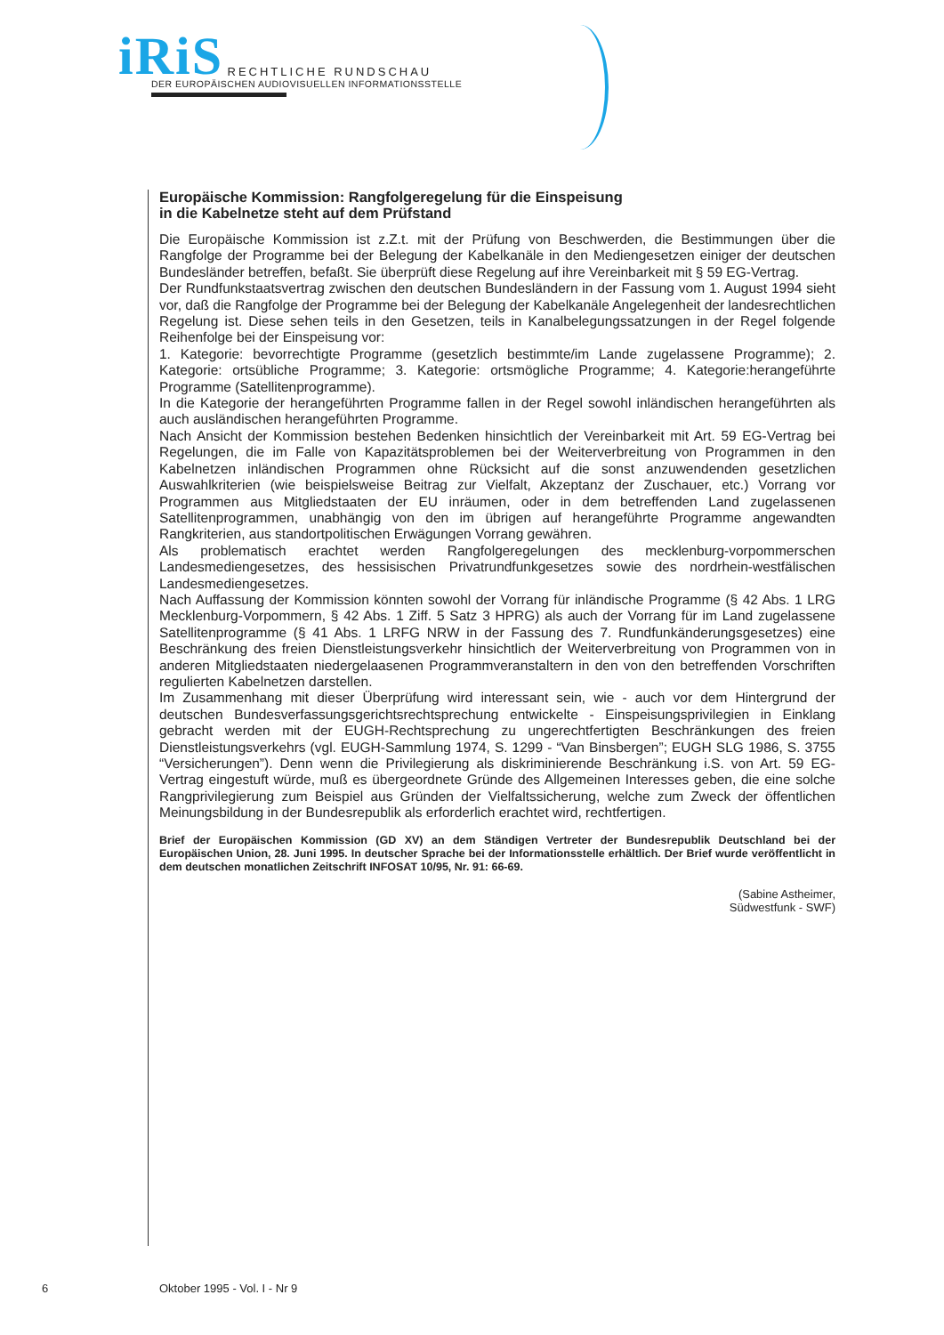iRiS RECHTLICHE RUNDSCHAU
DER EUROPÄISCHEN AUDIOVISUELLEN INFORMATIONSSTELLE
Europäische Kommission: Rangfolgeregelung für die Einspeisung
in die Kabelnetze steht auf dem Prüfstand
Die Europäische Kommission ist z.Z.t. mit der Prüfung von Beschwerden, die Bestimmungen über die Rangfolge der Programme bei der Belegung der Kabelkanäle in den Mediengesetzen einiger der deutschen Bundesländer betreffen, befaßt. Sie überprüft diese Regelung auf ihre Vereinbarkeit mit § 59 EG-Vertrag.
Der Rundfunkstaatsvertrag zwischen den deutschen Bundesländern in der Fassung vom 1. August 1994 sieht vor, daß die Rangfolge der Programme bei der Belegung der Kabelkanäle Angelegenheit der landesrechtlichen Regelung ist. Diese sehen teils in den Gesetzen, teils in Kanalbelegungs­satzungen in der Regel folgende Reihenfolge bei der Einspeisung vor:
1. Kategorie: bevorrechtigte Programme (gesetzlich bestimmte/im Lande zugelassene Programme); 2. Kategorie: ortsübliche Programme; 3. Kategorie: ortsmögliche Programme; 4. Kategorie:herangeführte Programme (Satellitenprogramme).
In die Kategorie der herangeführten Programme fallen in der Regel sowohl inländischen herangeführten als auch ausländischen herangeführten Programme.
Nach Ansicht der Kommission bestehen Bedenken hinsichtlich der Vereinbarkeit mit Art. 59 EG-Vertrag bei Regelungen, die im Falle von Kapazitätsproblemen bei der Weiterverbreitung von Programmen in den Kabelnetzen inländischen Programmen ohne Rücksicht auf die sonst anzuwendenden gesetzlichen Auswahlkriterien (wie beispielsweise Beitrag zur Vielfalt, Akzeptanz der Zuschauer, etc.) Vorrang vor Programmen aus Mitgliedstaaten der EU inräumen, oder in dem betreffenden Land zugelassenen Satellitenprogrammen, unabhängig von den im übrigen auf herangeführte Programme angewandten Rangkriterien, aus standortpolitischen Erwägungen Vorrang gewähren.
Als problematisch erachtet werden Rangfolgeregelungen des mecklenburg-vorpommerschen Landesmediengesetzes, des hessisischen Privatrundfunkgesetzes sowie des nordrhein-west­fälischen Landesmediengesetzes.
Nach Auffassung der Kommission könnten sowohl der Vorrang für inländische Programme (§ 42 Abs. 1 LRG Mecklenburg-Vorpommern, § 42 Abs. 1 Ziff. 5 Satz 3 HPRG) als auch der Vorrang für im Land zugelassene Satellitenprogramme (§ 41 Abs. 1 LRFG NRW in der Fassung des 7. Rundfunkänderungsgesetzes) eine Beschränkung des freien Dienstleistungsverkehr hinsichtlich der Weiterverbreitung von Programmen von in anderen Mitgliedstaaten niedergelaasenen Programmveranstaltern in den von den betreffenden Vorschriften regulierten Kabelnetzen darstellen.
Im Zusammenhang mit dieser Überprüfung wird interessant sein, wie - auch vor dem Hintergrund der deutschen Bundesverfassungsgerichtsrechtsprechung entwickelte - Einspeisungsprivilegien in Einklang gebracht werden mit der EUGH-Rechtsprechung zu ungerechtfertigten Beschränkungen des freien Dienstleistungsverkehrs (vgl. EUGH-Sammlung 1974, S. 1299 - “Van Binsbergen”; EUGH SLG 1986, S. 3755 “Versicherungen”). Denn wenn die Privilegierung als diskriminierende Beschränkung i.S. von Art. 59 EG-Vertrag eingestuft würde, muß es übergeordnete Gründe des Allgemeinen Interesses geben, die eine solche Rangprivilegierung zum Beispiel aus Gründen der Vielfaltssicherung, welche zum Zweck der öffentlichen Meinungsbildung in der Bundesrepublik als erforderlich erachtet wird, rechtfertigen.
Brief der Europäischen Kommission (GD XV) an dem Ständigen Vertreter der Bundesrepublik Deutschland bei der Europäischen Union, 28. Juni 1995. In deutscher Sprache bei der Informationsstelle erhältlich. Der Brief wurde veröffentlicht in dem deutschen monatlichen Zeitschrift INFOSAT 10/95, Nr. 91: 66-69.
(Sabine Astheimer,
Südwestfunk - SWF)
6 Oktober 1995 - Vol. I - Nr 9